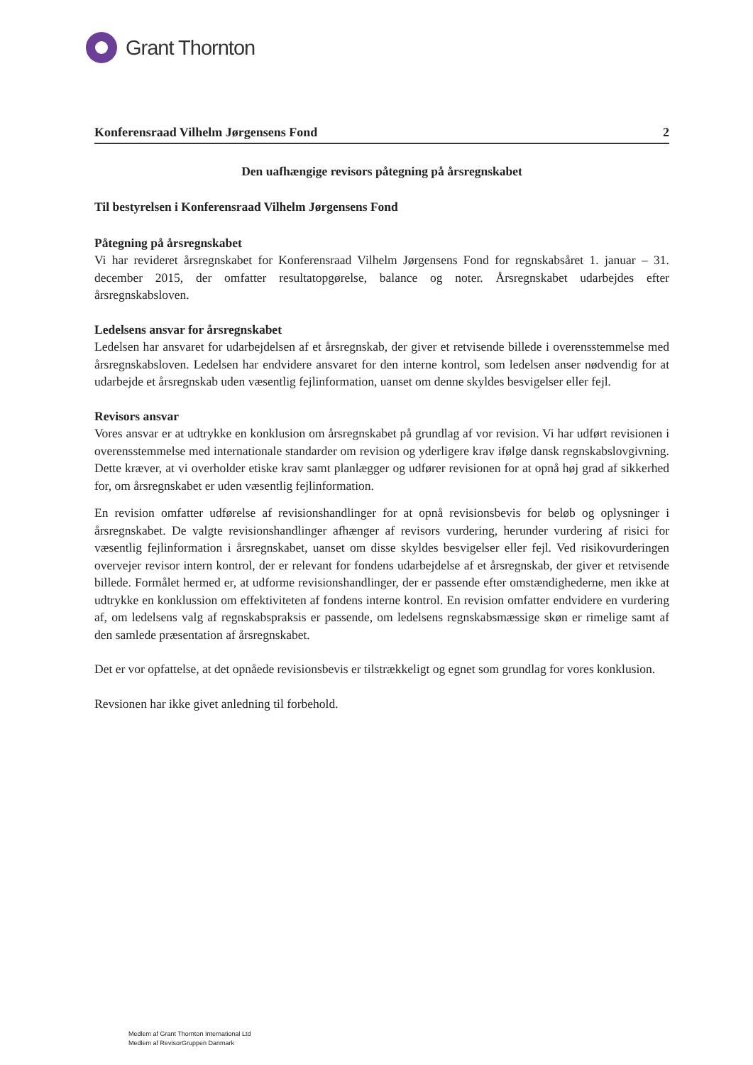Grant Thornton
Konferensraad Vilhelm Jørgensens Fond 2
Den uafhængige revisors påtegning på årsregnskabet
Til bestyrelsen i Konferensraad Vilhelm Jørgensens Fond
Påtegning på årsregnskabet
Vi har revideret årsregnskabet for Konferensraad Vilhelm Jørgensens Fond for regnskabsåret 1. januar – 31. december 2015, der omfatter resultatopgørelse, balance og noter. Årsregnskabet udarbejdes efter årsregnskabsloven.
Ledelsens ansvar for årsregnskabet
Ledelsen har ansvaret for udarbejdelsen af et årsregnskab, der giver et retvisende billede i overensstemmelse med årsregnskabsloven. Ledelsen har endvidere ansvaret for den interne kontrol, som ledelsen anser nødvendig for at udarbejde et årsregnskab uden væsentlig fejlinformation, uanset om denne skyldes besvigelser eller fejl.
Revisors ansvar
Vores ansvar er at udtrykke en konklusion om årsregnskabet på grundlag af vor revision. Vi har udført revisionen i overensstemmelse med internationale standarder om revision og yderligere krav ifølge dansk regnskabslovgivning. Dette kræver, at vi overholder etiske krav samt planlægger og udfører revisionen for at opnå høj grad af sikkerhed for, om årsregnskabet er uden væsentlig fejlinformation.
En revision omfatter udførelse af revisionshandlinger for at opnå revisionsbevis for beløb og oplysninger i årsregnskabet. De valgte revisionshandlinger afhænger af revisors vurdering, herunder vurdering af risici for væsentlig fejlinformation i årsregnskabet, uanset om disse skyldes besvigelser eller fejl. Ved risikovurderingen overvejer revisor intern kontrol, der er relevant for fondens udarbejdelse af et årsregnskab, der giver et retvisende billede. Formålet hermed er, at udforme revisionshandlinger, der er passende efter omstændighederne, men ikke at udtrykke en konklussion om effektiviteten af fondens interne kontrol. En revision omfatter endvidere en vurdering af, om ledelsens valg af regnskabspraksis er passende, om ledelsens regnskabsmæssige skøn er rimelige samt af den samlede præsentation af årsregnskabet.
Det er vor opfattelse, at det opnåede revisionsbevis er tilstrækkeligt og egnet som grundlag for vores konklusion.
Revsionen har ikke givet anledning til forbehold.
Medlem af Grant Thornton International Ltd
Medlem af RevisorGruppen Danmark